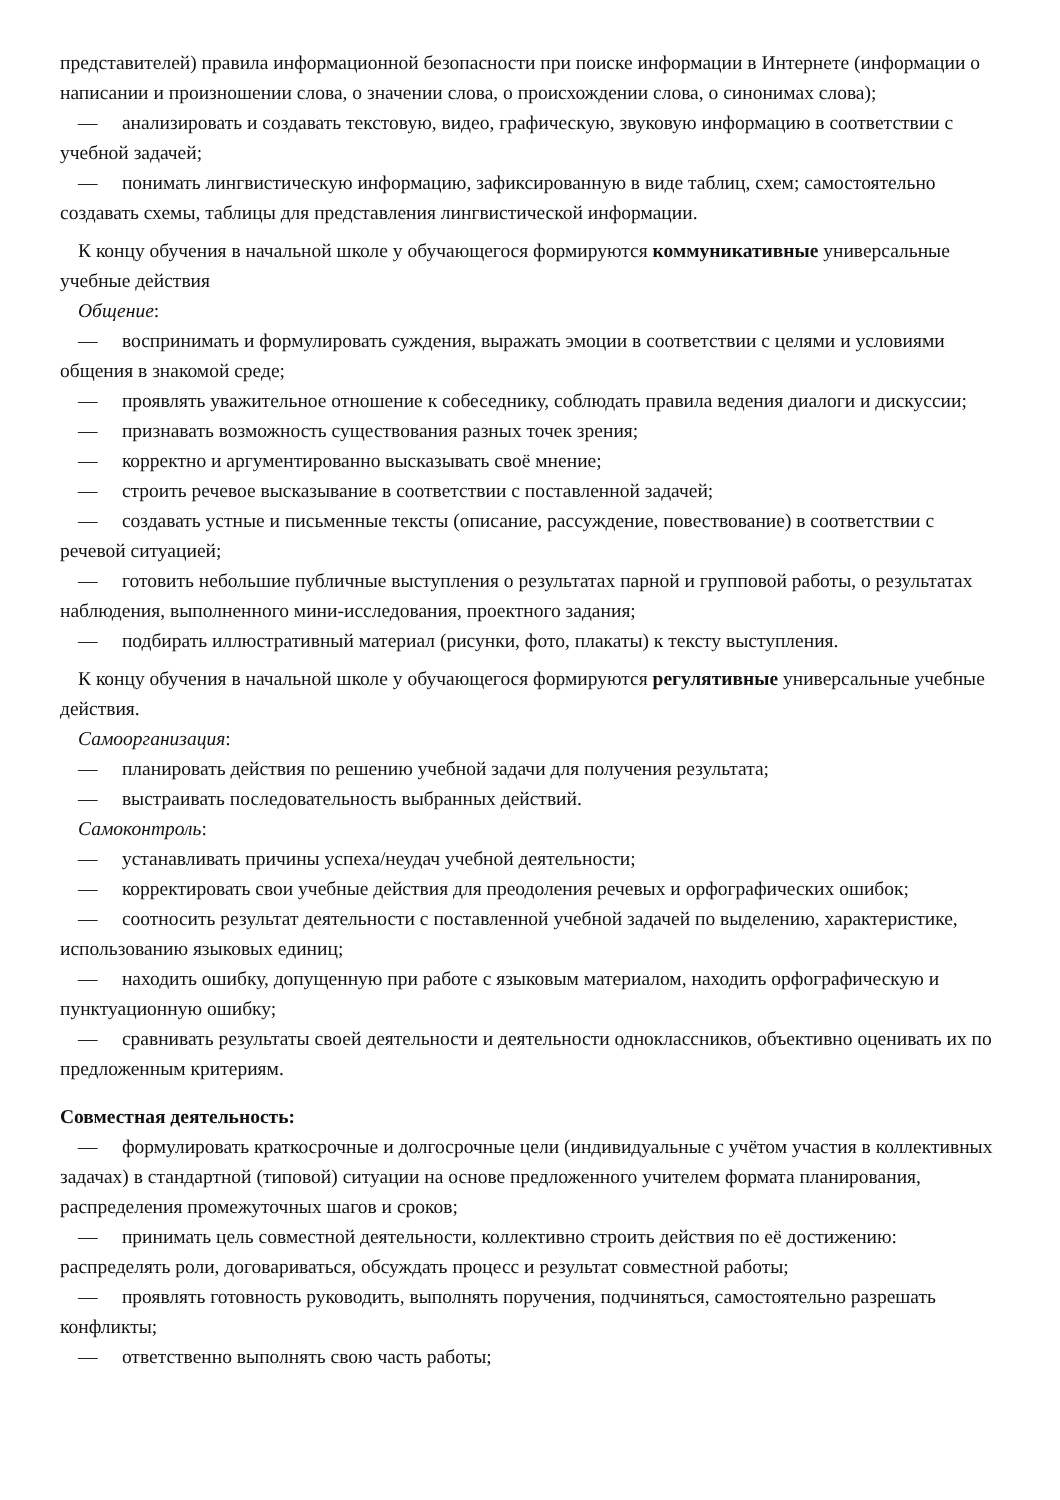представителей) правила информационной безопасности при поиске информации в Интернете (информации о написании и произношении слова, о значении слова, о происхождении слова, о синонимах слова);
— анализировать и создавать текстовую, видео, графическую, звуковую информацию в соответствии с учебной задачей;
— понимать лингвистическую информацию, зафиксированную в виде таблиц, схем; самостоятельно создавать схемы, таблицы для представления лингвистической информации.
К концу обучения в начальной школе у обучающегося формируются коммуникативные универсальные учебные действия
Общение:
— воспринимать и формулировать суждения, выражать эмоции в соответствии с целями и условиями общения в знакомой среде;
— проявлять уважительное отношение к собеседнику, соблюдать правила ведения диалоги и дискуссии;
— признавать возможность существования разных точек зрения;
— корректно и аргументированно высказывать своё мнение;
— строить речевое высказывание в соответствии с поставленной задачей;
— создавать устные и письменные тексты (описание, рассуждение, повествование) в соответствии с речевой ситуацией;
— готовить небольшие публичные выступления о результатах парной и групповой работы, о результатах наблюдения, выполненного мини-исследования, проектного задания;
— подбирать иллюстративный материал (рисунки, фото, плакаты) к тексту выступления.
К концу обучения в начальной школе у обучающегося формируются регулятивные универсальные учебные действия.
Самоорганизация:
— планировать действия по решению учебной задачи для получения результата;
— выстраивать последовательность выбранных действий.
Самоконтроль:
— устанавливать причины успеха/неудач учебной деятельности;
— корректировать свои учебные действия для преодоления речевых и орфографических ошибок;
— соотносить результат деятельности с поставленной учебной задачей по выделению, характеристике, использованию языковых единиц;
— находить ошибку, допущенную при работе с языковым материалом, находить орфографическую и пунктуационную ошибку;
— сравнивать результаты своей деятельности и деятельности одноклассников, объективно оценивать их по предложенным критериям.
Совместная деятельность:
— формулировать краткосрочные и долгосрочные цели (индивидуальные с учётом участия в коллективных задачах) в стандартной (типовой) ситуации на основе предложенного учителем формата планирования, распределения промежуточных шагов и сроков;
— принимать цель совместной деятельности, коллективно строить действия по её достижению: распределять роли, договариваться, обсуждать процесс и результат совместной работы;
— проявлять готовность руководить, выполнять поручения, подчиняться, самостоятельно разрешать конфликты;
— ответственно выполнять свою часть работы;